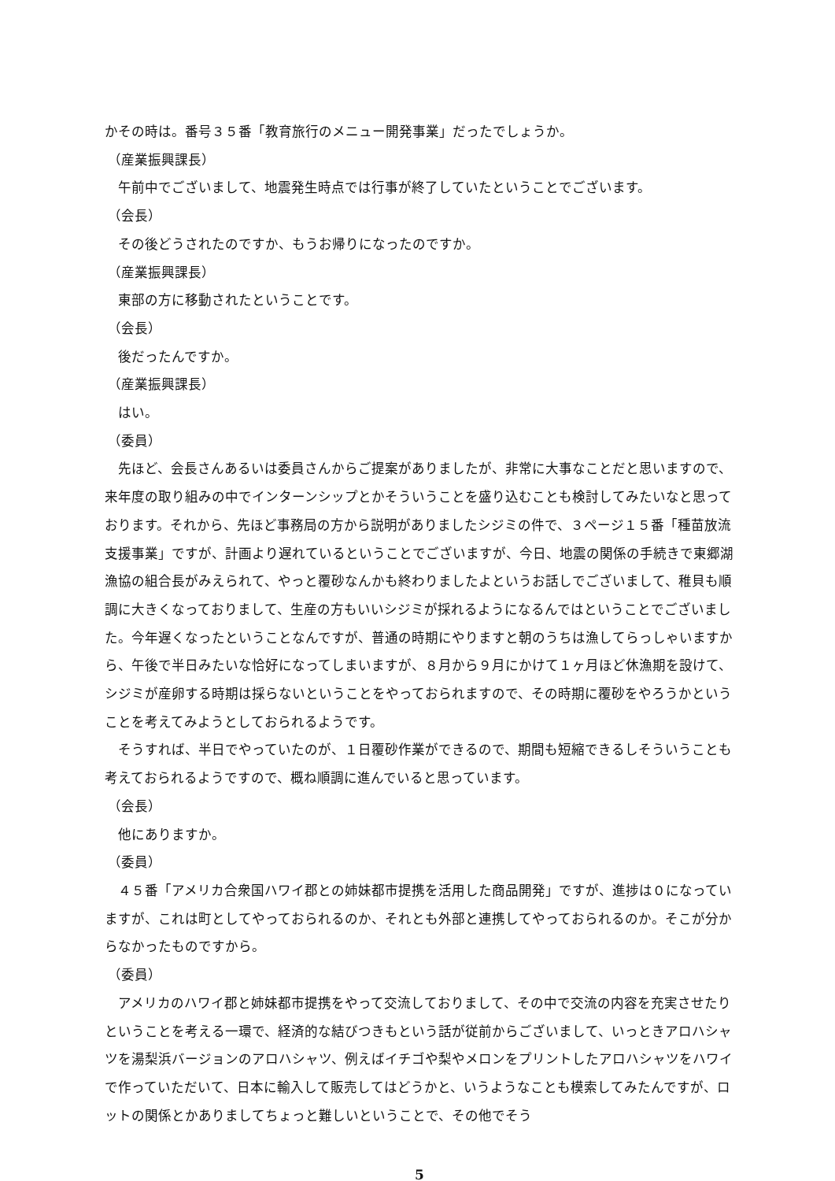かその時は。番号３５番「教育旅行のメニュー開発事業」だったでしょうか。
（産業振興課長）
午前中でございまして、地震発生時点では行事が終了していたということでございます。
（会長）
その後どうされたのですか、もうお帰りになったのですか。
（産業振興課長）
東部の方に移動されたということです。
（会長）
後だったんですか。
（産業振興課長）
はい。
（委員）
先ほど、会長さんあるいは委員さんからご提案がありましたが、非常に大事なことだと思いますので、来年度の取り組みの中でインターンシップとかそういうことを盛り込むことも検討してみたいなと思っております。それから、先ほど事務局の方から説明がありましたシジミの件で、３ページ１５番「種苗放流支援事業」ですが、計画より遅れているということでございますが、今日、地震の関係の手続きで東郷湖漁協の組合長がみえられて、やっと覆砂なんかも終わりましたよというお話しでございまして、稚貝も順調に大きくなっておりまして、生産の方もいいシジミが採れるようになるんではということでございました。今年遅くなったということなんですが、普通の時期にやりますと朝のうちは漁してらっしゃいますから、午後で半日みたいな恰好になってしまいますが、８月から９月にかけて１ヶ月ほど休漁期を設けて、シジミが産卵する時期は採らないということをやっておられますので、その時期に覆砂をやろうかということを考えてみようとしておられるようです。
そうすれば、半日でやっていたのが、１日覆砂作業ができるので、期間も短縮できるしそういうことも考えておられるようですので、概ね順調に進んでいると思っています。
（会長）
他にありますか。
（委員）
４５番「アメリカ合衆国ハワイ郡との姉妹都市提携を活用した商品開発」ですが、進捗は０になっていますが、これは町としてやっておられるのか、それとも外部と連携してやっておられるのか。そこが分からなかったものですから。
（委員）
アメリカのハワイ郡と姉妹都市提携をやって交流しておりまして、その中で交流の内容を充実させたりということを考える一環で、経済的な結びつきもという話が従前からございまして、いっときアロハシャツを湯梨浜バージョンのアロハシャツ、例えばイチゴや梨やメロンをプリントしたアロハシャツをハワイで作っていただいて、日本に輸入して販売してはどうかと、いうようなことも模索してみたんですが、ロットの関係とかありましてちょっと難しいということで、その他でそう
5